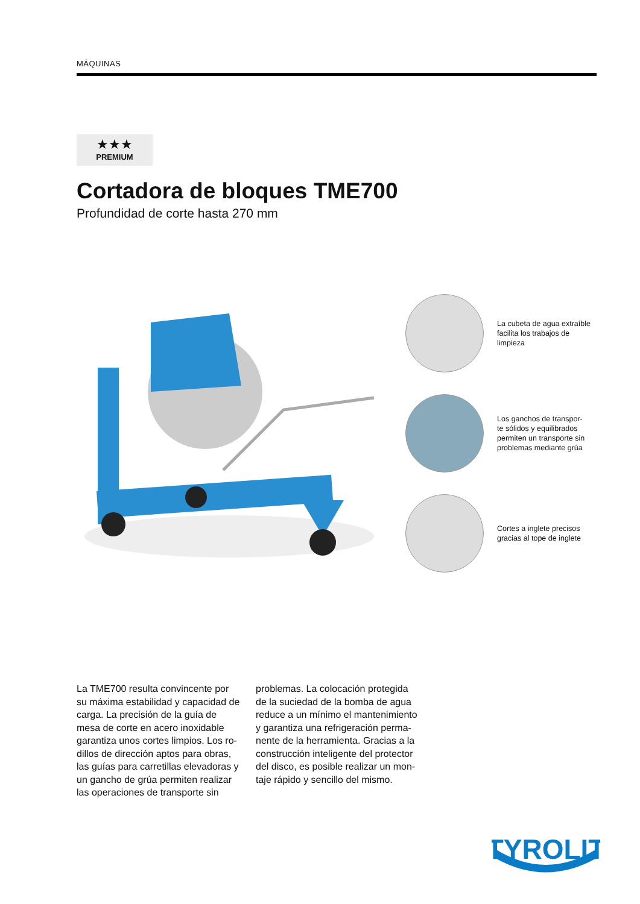MÁQUINAS
★★★
PREMIUM
Cortadora de bloques TME700
Profundidad de corte hasta 270 mm
La cubeta de agua extraíble facilita los trabajos de limpieza
Los ganchos de transpor-
te sólidos y equilibrados permiten un transporte sin problemas mediante grúa
Cortes a inglete precisos gracias al tope de inglete
La TME700 resulta convincente por su máxima estabilidad y capacidad de carga. La precisión de la guía de mesa de corte en acero inoxidable garantiza unos cortes limpios. Los ro-dillos de dirección aptos para obras, las guías para carretillas elevadoras y un gancho de grúa permiten realizar las operaciones de transporte sin problemas. La colocación protegida de la suciedad de la bomba de agua reduce a un mínimo el mantenimiento y garantiza una refrigeración perma-nente de la herramienta. Gracias a la construcción inteligente del protector del disco, es posible realizar un mon-taje rápido y sencillo del mismo.
TYROLIT